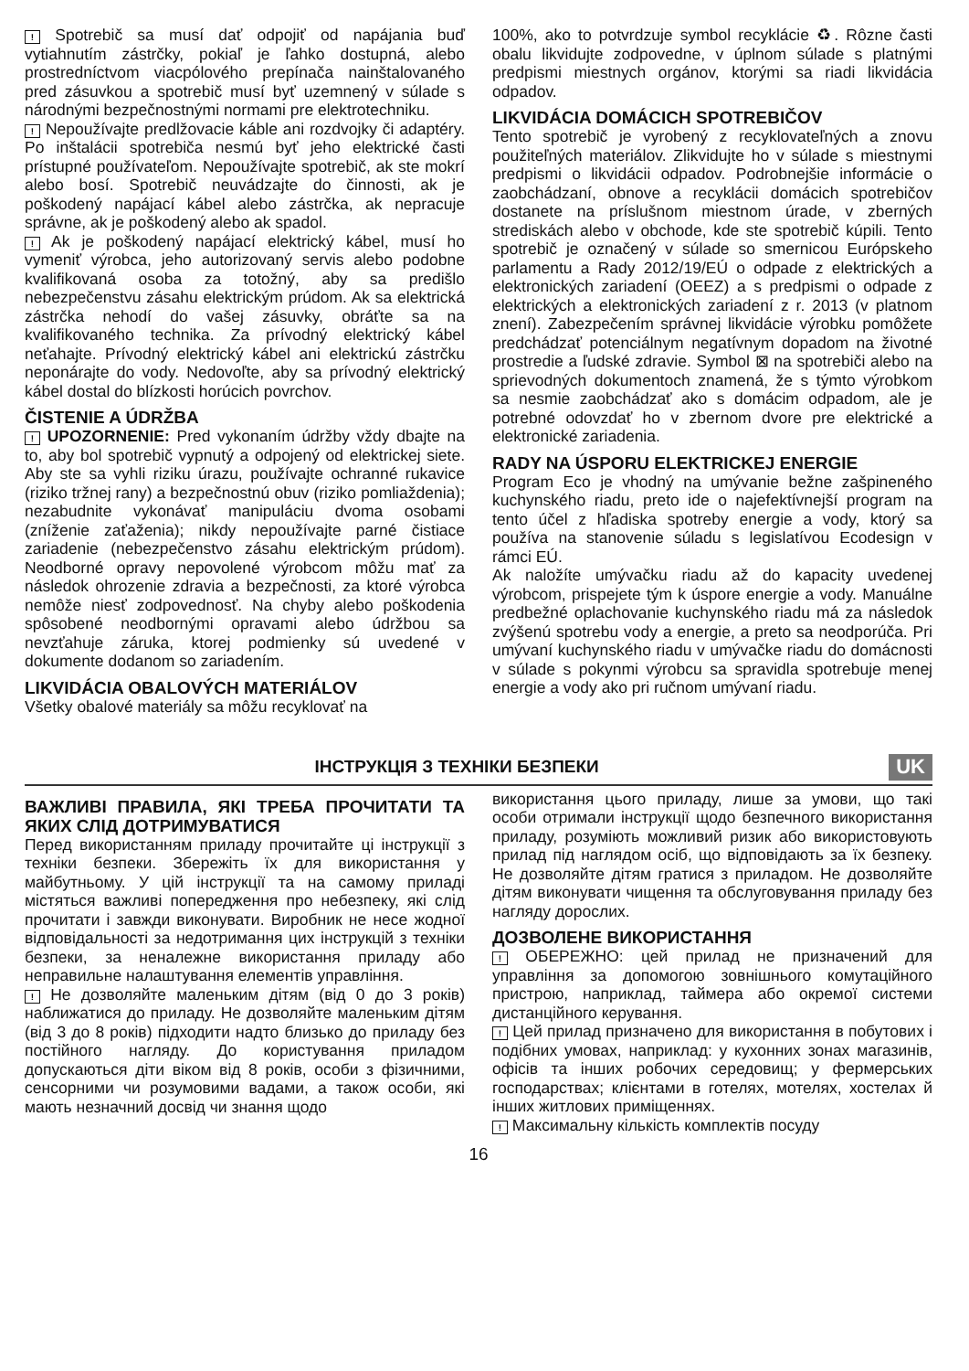! Spotrebič sa musí dať odpojiť od napájania buď vytiahnutím zástrčky, pokiaľ je ľahko dostupná, alebo prostredníctvom viacpólového prepínača nainštalovaného pred zásuvkou a spotrebič musí byť uzemnený v súlade s národnými bezpečnostnými normami pre elektrotechniku.
! Nepoužívajte predlžovacie káble ani rozdvojky či adaptéry. Po inštalácii spotrebiča nesmú byť jeho elektrické časti prístupné používateľom. Nepoužívajte spotrebič, ak ste mokrí alebo bosí. Spotrebič neuvádzajte do činnosti, ak je poškodený napájací kábel alebo zástrčka, ak nepracuje správne, ak je poškodený alebo ak spadol.
! Ak je poškodený napájací elektrický kábel, musí ho vymeniť výrobca, jeho autorizovaný servis alebo podobne kvalifikovaná osoba za totožný, aby sa predišlo nebezpečenstvu zásahu elektrickým prúdom. Ak sa elektrická zástrčka nehodí do vašej zásuvky, obráťte sa na kvalifikovaného technika. Za prívodný elektrický kábel neťahajte. Prívodný elektrický kábel ani elektrickú zástrčku neponárajte do vody. Nedovoľte, aby sa prívodný elektrický kábel dostal do blízkosti horúcich povrchov.
ČISTENIE A ÚDRŽBA
! UPOZORNENIE: Pred vykonaním údržby vždy dbajte na to, aby bol spotrebič vypnutý a odpojený od elektrickej siete. Aby ste sa vyhli riziku úrazu, používajte ochranné rukavice (riziko tržnej rany) a bezpečnostnú obuv (riziko pomliaždenia); nezabudnite vykonávať manipuláciu dvoma osobami (zníženie zaťaženia); nikdy nepoužívajte parné čistiace zariadenie (nebezpečenstvo zásahu elektrickým prúdom). Neodborné opravy nepovolené výrobcom môžu mať za následok ohrozenie zdravia a bezpečnosti, za ktoré výrobca nemôže niesť zodpovednosť. Na chyby alebo poškodenia spôsobené neodbornými opravami alebo údržbou sa nevzťahuje záruka, ktorej podmienky sú uvedené v dokumente dodanom so zariadením.
LIKVIDÁCIA OBALOVÝCH MATERIÁLOV
Všetky obalové materiály sa môžu recyklovať na
100%, ako to potvrdzuje symbol recyklácie ♻. Rôzne časti obalu likvidujte zodpovedne, v úplnom súlade s platnými predpismi miestnych orgánov, ktorými sa riadi likvidácia odpadov.
LIKVIDÁCIA DOMÁCICH SPOTREBIČOV
Tento spotrebič je vyrobený z recyklovateľných a znovu použiteľných materiálov. Zlikvidujte ho v súlade s miestnymi predpismi o likvidácii odpadov. Podrobnejšie informácie o zaobchádzaní, obnove a recyklácii domácich spotrebičov dostanete na príslušnom miestnom úrade, v zberných strediskách alebo v obchode, kde ste spotrebič kúpili. Tento spotrebič je označený v súlade so smernicou Európskeho parlamentu a Rady 2012/19/EÚ o odpade z elektrických a elektronických zariadení (OEEZ) a s predpismi o odpade z elektrických a elektronických zariadení z r. 2013 (v platnom znení). Zabezpečením správnej likvidácie výrobku pomôžete predchádzať potenciálnym negatívnym dopadom na životné prostredie a ľudské zdravie. Symbol ⊠ na spotrebiči alebo na sprievodných dokumentoch znamená, že s týmto výrobkom sa nesmie zaobchádzať ako s domácim odpadom, ale je potrebné odovzdať ho v zbernom dvore pre elektrické a elektronické zariadenia.
RADY NA ÚSPORU ELEKTRICKEJ ENERGIE
Program Eco je vhodný na umývanie bežne zašpineného kuchynského riadu, preto ide o najefektívnejší program na tento účel z hľadiska spotreby energie a vody, ktorý sa používa na stanovenie súladu s legislatívou Ecodesign v rámci EÚ.
Ak naložíte umývačku riadu až do kapacity uvedenej výrobcom, prispejete tým k úspore energie a vody. Manuálne predbežné oplachovanie kuchynského riadu má za následok zvýšenú spotrebu vody a energie, a preto sa neodporúča. Pri umývaní kuchynského riadu v umývačke riadu do domácnosti v súlade s pokynmi výrobcu sa spravidla spotrebuje menej energie a vody ako pri ručnom umývaní riadu.
ІНСТРУКЦІЯ З ТЕХНІКИ БЕЗПЕКИ
UK
ВАЖЛИВІ ПРАВИЛА, ЯКІ ТРЕБА ПРОЧИТАТИ ТА ЯКИХ СЛІД ДОТРИМУВАТИСЯ
Перед використанням приладу прочитайте ці інструкції з техніки безпеки. Збережіть їх для використання у майбутньому. У цій інструкції та на самому приладі містяться важливі попередження про небезпеку, які слід прочитати і завжди виконувати. Виробник не несе жодної відповідальності за недотримання цих інструкцій з техніки безпеки, за неналежне використання приладу або неправильне налаштування елементів управління.
! Не дозволяйте маленьким дітям (від 0 до 3 років) наближатися до приладу. Не дозволяйте маленьким дітям (від 3 до 8 років) підходити надто близько до приладу без постійного нагляду. До користування приладом допускаються діти віком від 8 років, особи з фізичними, сенсорними чи розумовими вадами, а також особи, які мають незначний досвід чи знання щодо
використання цього приладу, лише за умови, що такі особи отримали інструкції щодо безпечного використання приладу, розуміють можливий ризик або використовують прилад під наглядом осіб, що відповідають за їх безпеку. Не дозволяйте дітям гратися з приладом. Не дозволяйте дітям виконувати чищення та обслуговування приладу без нагляду дорослих.
ДОЗВОЛЕНЕ ВИКОРИСТАННЯ
! ОБЕРЕЖНО: цей прилад не призначений для управління за допомогою зовнішнього комутаційного пристрою, наприклад, таймера або окремої системи дистанційного керування.
! Цей прилад призначено для використання в побутових і подібних умовах, наприклад: у кухонних зонах магазинів, офісів та інших робочих середовищ; у фермерських господарствах; клієнтами в готелях, мотелях, хостелах й інших житлових приміщеннях.
! Максимальну кількість комплектів посуду
16